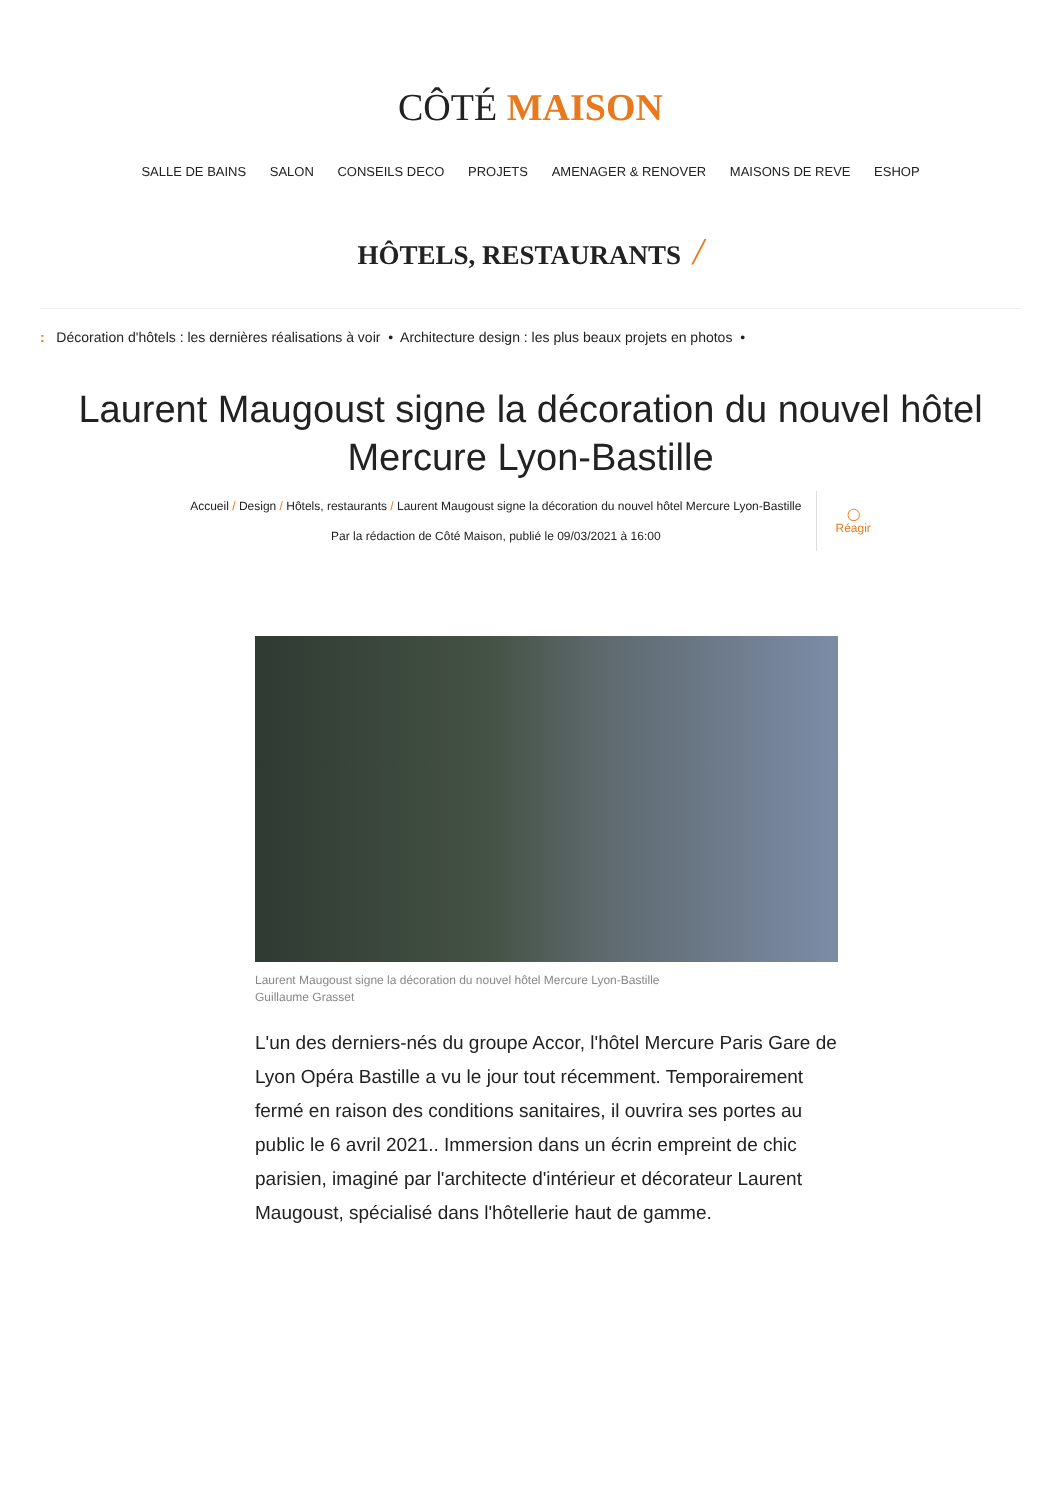CÔTÉ MAISON
SALLE DE BAINS SALON CONSEILS DECO PROJETS AMENAGER & RENOVER MAISONS DE REVE ESHOP
HÔTELS, RESTAURANTS /
: Décoration d'hôtels : les dernières réalisations à voir • Architecture design : les plus beaux projets en photos •
Laurent Maugoust signe la décoration du nouvel hôtel Mercure Lyon-Bastille
Accueil / Design / Hôtels, restaurants / Laurent Maugoust signe la décoration du nouvel hôtel Mercure Lyon-Bastille
Par la rédaction de Côté Maison, publié le 09/03/2021 à 16:00
◯
Réagir
Laurent Maugoust signe la décoration du nouvel hôtel Mercure Lyon-Bastille
Guillaume Grasset
L'un des derniers-nés du groupe Accor, l'hôtel Mercure Paris Gare de Lyon Opéra Bastille a vu le jour tout récemment. Temporairement fermé en raison des conditions sanitaires, il ouvrira ses portes au public le 6 avril 2021.. Immersion dans un écrin empreint de chic parisien, imaginé par l'architecte d'intérieur et décorateur Laurent Maugoust, spécialisé dans l'hôtellerie haut de gamme.